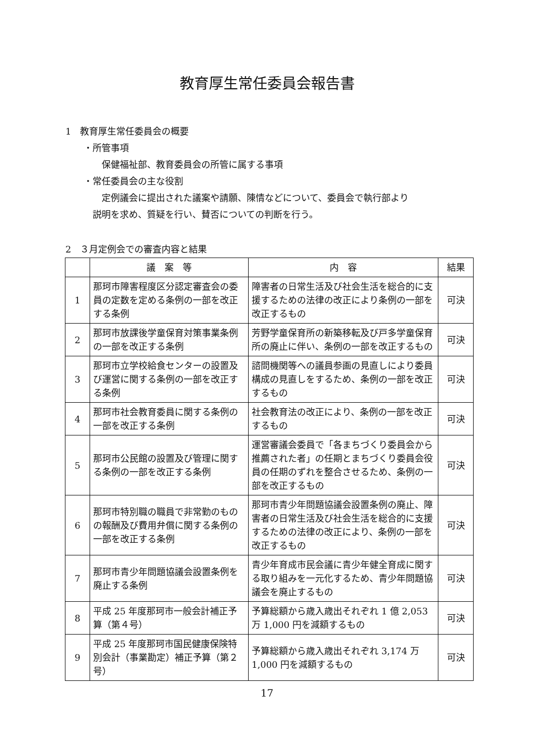教育厚生常任委員会報告書
1　教育厚生常任委員会の概要
・所管事項
保健福祉部、教育委員会の所管に属する事項
・常任委員会の主な役割
定例議会に提出された議案や請願、陳情などについて、委員会で執行部より
説明を求め、質疑を行い、賛否についての判断を行う。
2　３月定例会での審査内容と結果
| | 議 案 等 | 内 容 | 結果 |
| --- | --- | --- | --- |
| 1 | 那珂市障害程度区分認定審査会の委員の定数を定める条例の一部を改正する条例 | 障害者の日常生活及び社会生活を総合的に支援するための法律の改正により条例の一部を改正するもの | 可決 |
| 2 | 那珂市放課後学童保育対策事業条例の一部を改正する条例 | 芳野学童保育所の新築移転及び戸多学童保育所の廃止に伴い、条例の一部を改正するもの | 可決 |
| 3 | 那珂市立学校給食センターの設置及び運営に関する条例の一部を改正する条例 | 諮問機関等への議員参画の見直しにより委員構成の見直しをするため、条例の一部を改正するもの | 可決 |
| 4 | 那珂市社会教育委員に関する条例の一部を改正する条例 | 社会教育法の改正により、条例の一部を改正するもの | 可決 |
| 5 | 那珂市公民館の設置及び管理に関する条例の一部を改正する条例 | 運営審議会委員で「各まちづくり委員会から推薦された者」の任期とまちづくり委員会役員の任期のずれを整合させるため、条例の一部を改正するもの | 可決 |
| 6 | 那珂市特別職の職員で非常勤のものの報酬及び費用弁償に関する条例の一部を改正する条例 | 那珂市青少年問題協議会設置条例の廃止、障害者の日常生活及び社会生活を総合的に支援するための法律の改正により、条例の一部を改正するもの | 可決 |
| 7 | 那珂市青少年問題協議会設置条例を廃止する条例 | 青少年育成市民会議に青少年健全育成に関する取り組みを一元化するため、青少年問題協議会を廃止するもの | 可決 |
| 8 | 平成 25 年度那珂市一般会計補正予算（第４号） | 予算総額から歳入歳出それぞれ 1 億 2,053 万 1,000 円を減額するもの | 可決 |
| 9 | 平成 25 年度那珂市国民健康保険特別会計（事業勘定）補正予算（第２号） | 予算総額から歳入歳出それぞれ 3,174 万 1,000 円を減額するもの | 可決 |
17